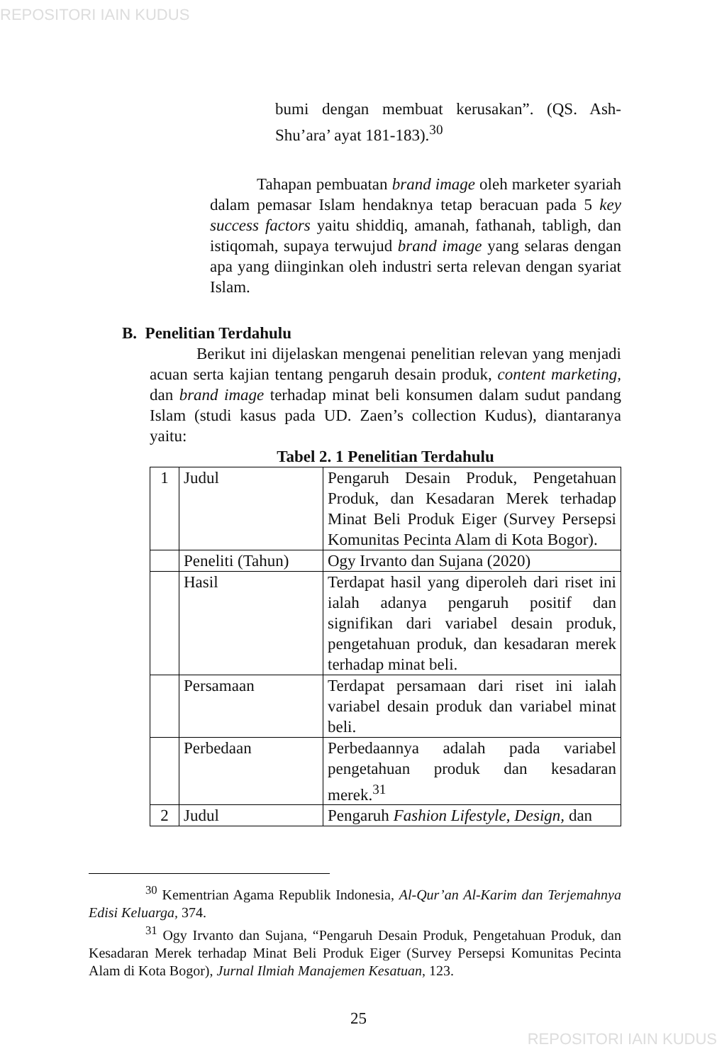REPOSITORI IAIN KUDUS
bumi dengan membuat kerusakan”. (QS. Ash-Shu’ara’ ayat 181-183).<sup>30</sup>
Tahapan pembuatan brand image oleh marketer syariah dalam pemasar Islam hendaknya tetap beracuan pada 5 key success factors yaitu shiddiq, amanah, fathanah, tabligh, dan istiqomah, supaya terwujud brand image yang selaras dengan apa yang diinginkan oleh industri serta relevan dengan syariat Islam.
B. Penelitian Terdahulu
Berikut ini dijelaskan mengenai penelitian relevan yang menjadi acuan serta kajian tentang pengaruh desain produk, content marketing, dan brand image terhadap minat beli konsumen dalam sudut pandang Islam (studi kasus pada UD. Zaen’s collection Kudus), diantaranya yaitu:
Tabel 2. 1 Penelitian Terdahulu
| 1 | Judul | Pengaruh Desain Produk, Pengetahuan Produk, dan Kesadaran Merek terhadap Minat Beli Produk Eiger (Survey Persepsi Komunitas Pecinta Alam di Kota Bogor). |
| | Peneliti (Tahun) | Ogy Irvanto dan Sujana (2020) |
| | Hasil | Terdapat hasil yang diperoleh dari riset ini ialah adanya pengaruh positif dan signifikan dari variabel desain produk, pengetahuan produk, dan kesadaran merek terhadap minat beli. |
| | Persamaan | Terdapat persamaan dari riset ini ialah variabel desain produk dan variabel minat beli. |
| | Perbedaan | Perbedaannya adalah pada variabel pengetahuan produk dan kesadaran merek.<sup>31</sup> |
| 2 | Judul | Pengaruh Fashion Lifestyle , Design, dan |
<sup>30</sup> Kementrian Agama Republik Indonesia, Al-Qur’an Al-Karim dan Terjemahnya Edisi Keluarga, 374.
<sup>31</sup> Ogy Irvanto dan Sujana, “Pengaruh Desain Produk, Pengetahuan Produk, dan Kesadaran Merek terhadap Minat Beli Produk Eiger (Survey Persepsi Komunitas Pecinta Alam di Kota Bogor), Jurnal Ilmiah Manajemen Kesatuan, 123.
25
REPOSITORI IAIN KUDUS